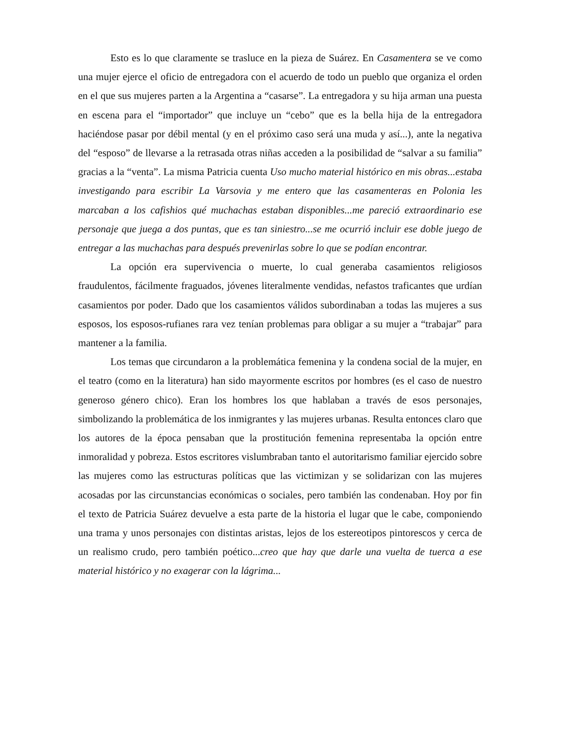Esto es lo que claramente se trasluce en la pieza de Suárez. En Casamentera se ve como una mujer ejerce el oficio de entregadora con el acuerdo de todo un pueblo que organiza el orden en el que sus mujeres parten a la Argentina a “casarse”. La entregadora y su hija arman una puesta en escena para el “importador” que incluye un “cebo” que es la bella hija de la entregadora haciéndose pasar por débil mental (y en el próximo caso será una muda y así...), ante la negativa del “esposo” de llevarse a la retrasada otras niñas acceden a la posibilidad de “salvar a su familia” gracias a la “venta”. La misma Patricia cuenta Uso mucho material histórico en mis obras...estaba investigando para escribir La Varsovia y me entero que las casamenteras en Polonia les marcaban a los cafishios qué muchachas estaban disponibles...me pareció extraordinario ese personaje que juega a dos puntas, que es tan siniestro...se me ocurrió incluir ese doble juego de entregar a las muchachas para después prevenirlas sobre lo que se podían encontrar.
La opción era supervivencia o muerte, lo cual generaba casamientos religiosos fraudulentos, fácilmente fraguados, jóvenes literalmente vendidas, nefastos traficantes que urdían casamientos por poder. Dado que los casamientos válidos subordinaban a todas las mujeres a sus esposos, los esposos-rufianes rara vez tenían problemas para obligar a su mujer a “trabajar” para mantener a la familia.
Los temas que circundaron a la problemática femenina y la condena social de la mujer, en el teatro (como en la literatura) han sido mayormente escritos por hombres (es el caso de nuestro generoso género chico). Eran los hombres los que hablaban a través de esos personajes, simbolizando la problemática de los inmigrantes y las mujeres urbanas. Resulta entonces claro que los autores de la época pensaban que la prostitución femenina representaba la opción entre inmoralidad y pobreza. Estos escritores vislumbraban tanto el autoritarismo familiar ejercido sobre las mujeres como las estructuras políticas que las victimizan y se solidarizan con las mujeres acosadas por las circunstancias económicas o sociales, pero también las condenaban. Hoy por fin el texto de Patricia Suárez devuelve a esta parte de la historia el lugar que le cabe, componiendo una trama y unos personajes con distintas aristas, lejos de los estereotipos pintorescos y cerca de un realismo crudo, pero también poético...creo que hay que darle una vuelta de tuerca a ese material histórico y no exagerar con la lágrima...